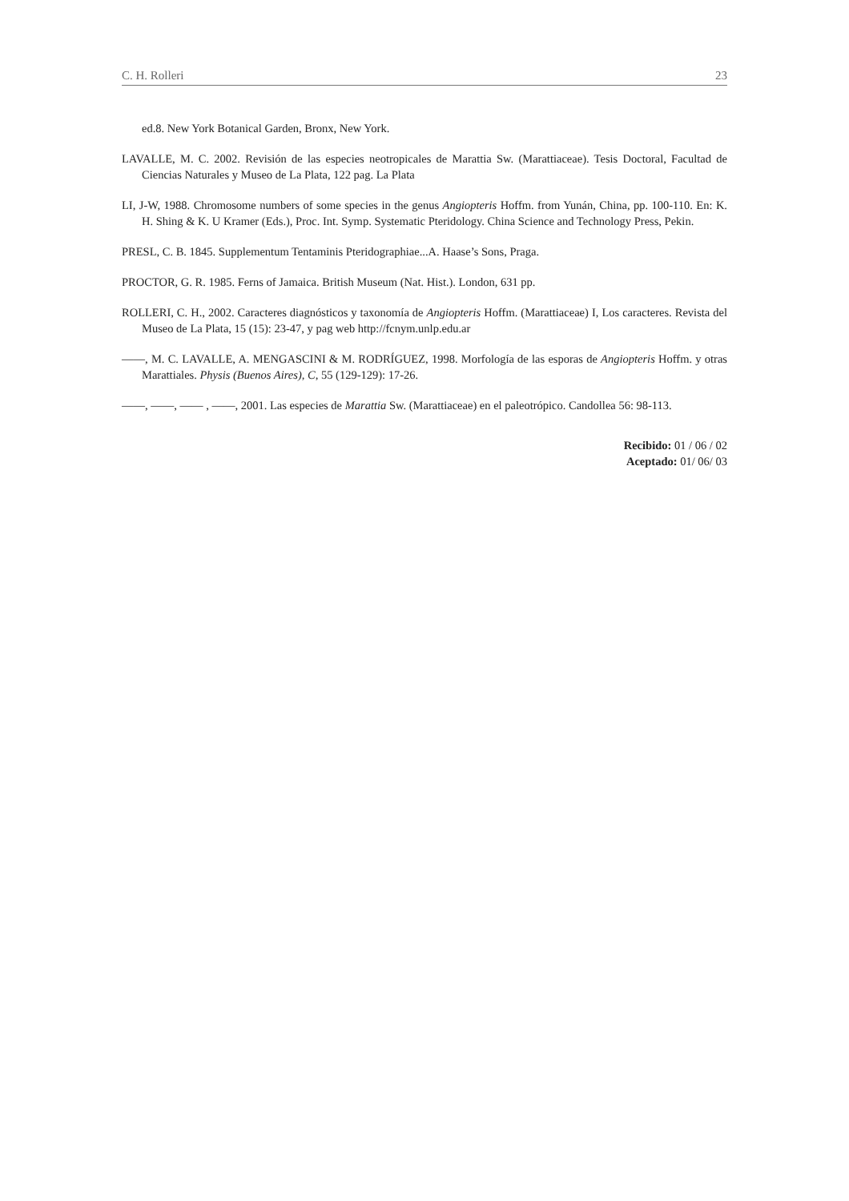C. H. Rolleri 23
ed.8. New York Botanical Garden, Bronx, New York.
LAVALLE, M. C. 2002. Revisión de las especies neotropicales de Marattia Sw. (Marattiaceae). Tesis Doctoral, Facultad de Ciencias Naturales y Museo de La Plata, 122 pag. La Plata
LI, J-W, 1988. Chromosome numbers of some species in the genus Angiopteris Hoffm. from Yunán, China, pp. 100-110. En: K. H. Shing & K. U Kramer (Eds.), Proc. Int. Symp. Systematic Pteridology. China Science and Technology Press, Pekin.
PRESL, C. B. 1845. Supplementum Tentaminis Pteridographiae...A. Haase’s Sons, Praga.
PROCTOR, G. R. 1985. Ferns of Jamaica. British Museum (Nat. Hist.). London, 631 pp.
ROLLERI, C. H., 2002. Caracteres diagnósticos y taxonomía de Angiopteris Hoffm. (Marattiaceae) I, Los caracteres. Revista del Museo de La Plata, 15 (15): 23-47, y pag web http://fcnym.unlp.edu.ar
——, M. C. LAVALLE, A. MENGASCINI & M. RODRÍGUEZ, 1998. Morfología de las esporas de Angiopteris Hoffm. y otras Marattiales. Physis (Buenos Aires), C, 55 (129-129): 17-26.
——, ——, —— , ——, 2001. Las especies de Marattia Sw. (Marattiaceae) en el paleotrópico. Candollea 56: 98-113.
Recibido: 01 / 06 / 02
Aceptado: 01/ 06/ 03